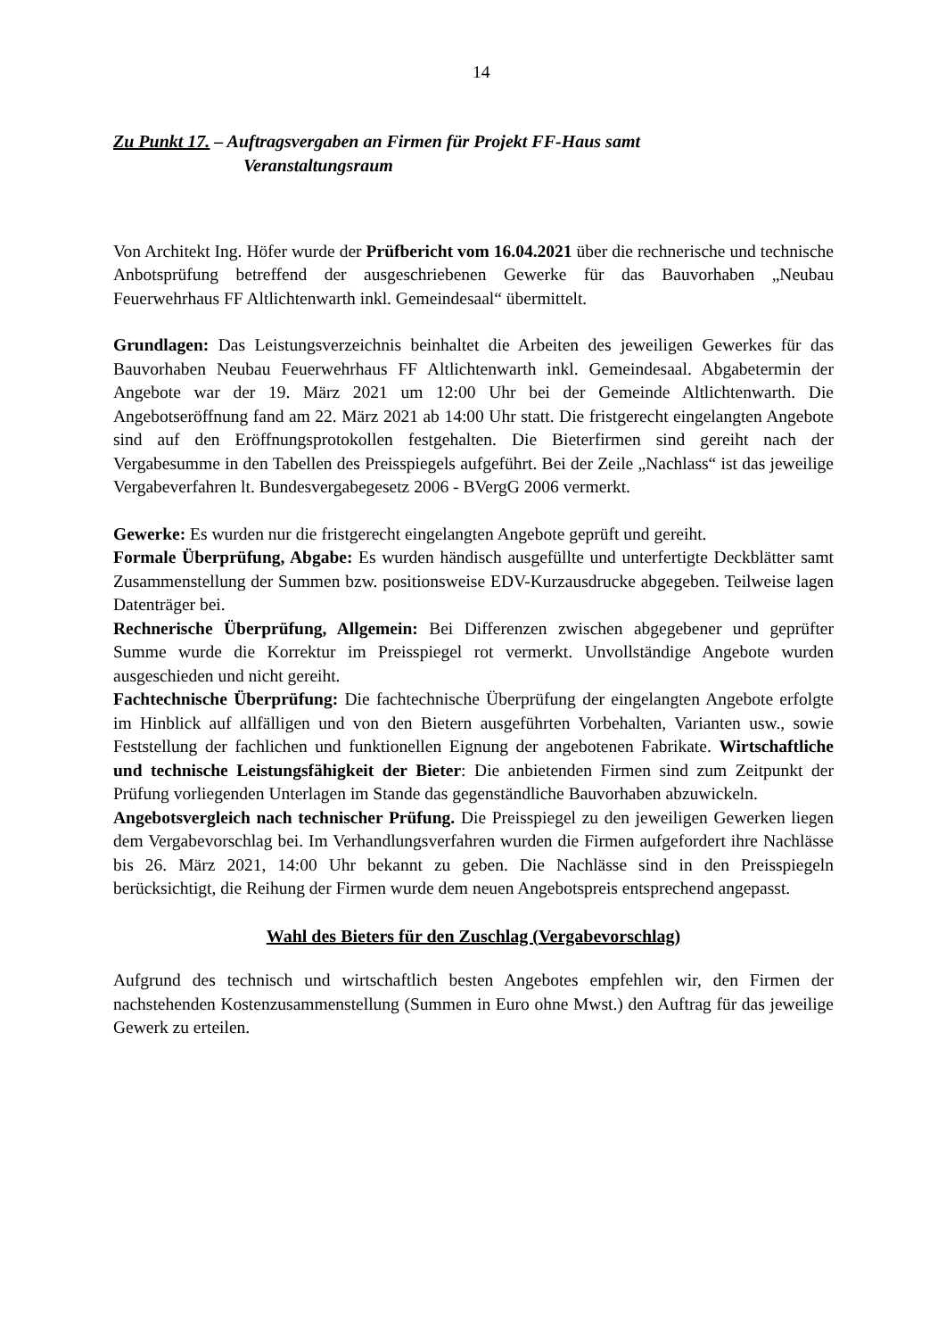14
Zu Punkt 17. – Auftragsvergaben an Firmen für Projekt FF-Haus samt
Veranstaltungsraum
Von Architekt Ing. Höfer wurde der Prüfbericht vom 16.04.2021 über die rechnerische und technische Anbotsprüfung betreffend der ausgeschriebenen Gewerke für das Bauvorhaben „Neubau Feuerwehrhaus FF Altlichtenwarth inkl. Gemeindesaal“ übermittelt.
Grundlagen: Das Leistungsverzeichnis beinhaltet die Arbeiten des jeweiligen Gewerkes für das Bauvorhaben Neubau Feuerwehrhaus FF Altlichtenwarth inkl. Gemeindesaal. Abgabetermin der Angebote war der 19. März 2021 um 12:00 Uhr bei der Gemeinde Altlichtenwarth. Die Angebotseröffnung fand am 22. März 2021 ab 14:00 Uhr statt. Die fristgerecht eingelangten Angebote sind auf den Eröffnungsprotokollen festgehalten. Die Bieterfirmen sind gereiht nach der Vergabesumme in den Tabellen des Preisspiegels aufgeführt. Bei der Zeile „Nachlass“ ist das jeweilige Vergabeverfahren lt. Bundesvergabegesetz 2006 - BVergG 2006 vermerkt.
Gewerke: Es wurden nur die fristgerecht eingelangten Angebote geprüft und gereiht.
Formale Überprüfung, Abgabe: Es wurden händisch ausgefüllte und unterfertigte Deckblätter samt Zusammenstellung der Summen bzw. positionsweise EDV-Kurzausdrucke abgegeben. Teilweise lagen Datenträger bei.
Rechnerische Überprüfung, Allgemein: Bei Differenzen zwischen abgegebener und geprüfter Summe wurde die Korrektur im Preisspiegel rot vermerkt. Unvollständige Angebote wurden ausgeschieden und nicht gereiht.
Fachtechnische Überprüfung: Die fachtechnische Überprüfung der eingelangten Angebote erfolgte im Hinblick auf allfälligen und von den Bietern ausgeführten Vorbehalten, Varianten usw., sowie Feststellung der fachlichen und funktionellen Eignung der angebotenen Fabrikate. Wirtschaftliche und technische Leistungsfähigkeit der Bieter: Die anbietenden Firmen sind zum Zeitpunkt der Prüfung vorliegenden Unterlagen im Stande das gegenständliche Bauvorhaben abzuwickeln.
Angebotsvergleich nach technischer Prüfung. Die Preisspiegel zu den jeweiligen Gewerken liegen dem Vergabevorschlag bei. Im Verhandlungsverfahren wurden die Firmen aufgefordert ihre Nachlässe bis 26. März 2021, 14:00 Uhr bekannt zu geben. Die Nachlässe sind in den Preisspiegeln berücksichtigt, die Reihung der Firmen wurde dem neuen Angebotspreis entsprechend angepasst.
Wahl des Bieters für den Zuschlag (Vergabevorschlag)
Aufgrund des technisch und wirtschaftlich besten Angebotes empfehlen wir, den Firmen der nachstehenden Kostenzusammenstellung (Summen in Euro ohne Mwst.) den Auftrag für das jeweilige Gewerk zu erteilen.